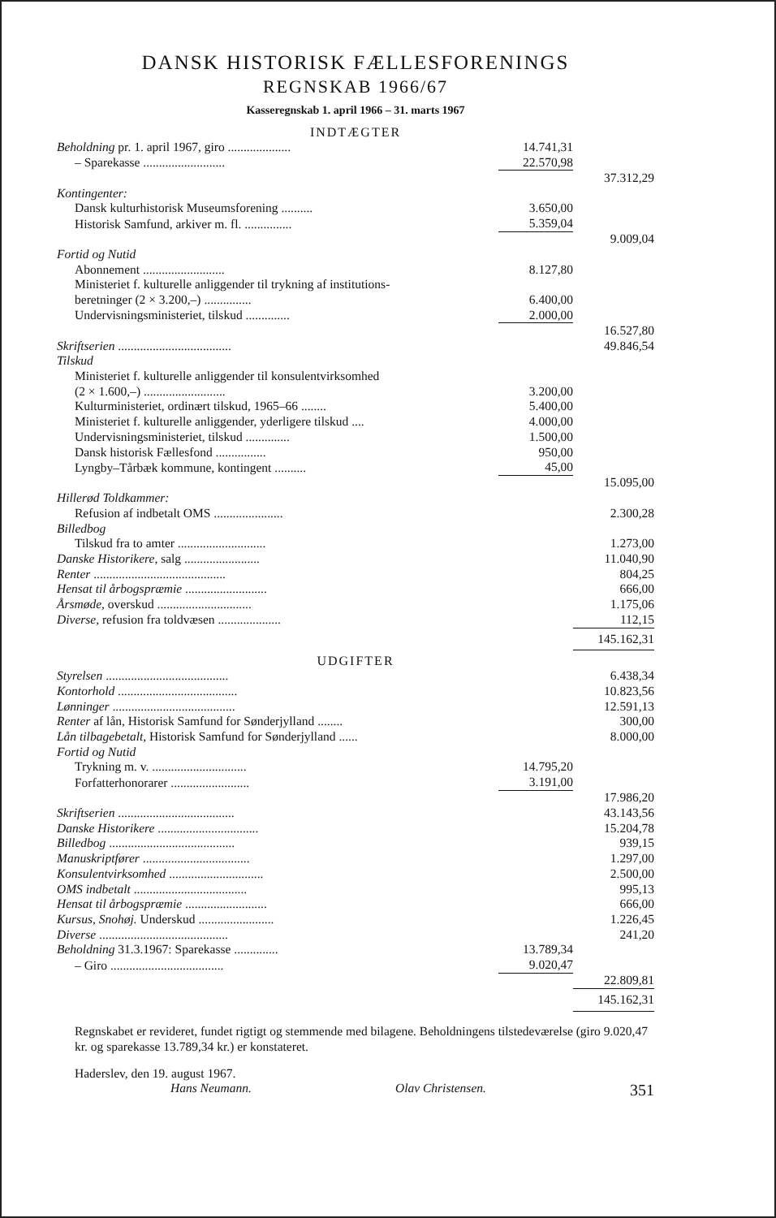DANSK HISTORISK FÆLLESFORENINGS
REGNSKAB 1966/67
Kasseregnskab 1. april 1966 – 31. marts 1967
INDTÆGTER
| Beholdning pr. 1. april 1967, giro .................... | 14.741,31 | |
| – Sparekasse .......................... | 22.570,98 | |
| | | 37.312,29 |
| Kontingenter: | | |
| Dansk kulturhistorisk Museumsforening .......... | 3.650,00 | |
| Historisk Samfund, arkiver m. fl. ............... | 5.359,04 | |
| | | 9.009,04 |
| Fortid og Nutid | | |
| Abonnement .......................... | 8.127,80 | |
| Ministeriet f. kulturelle anliggender til trykning af institutions- | | |
| beretninger (2 × 3.200,–) ............... | 6.400,00 | |
| Undervisningsministeriet, tilskud .............. | 2.000,00 | |
| | | 16.527,80 |
| Skriftserien .................................... | | 49.846,54 |
| Tilskud | | |
| Ministeriet f. kulturelle anliggender til konsulentvirksomhed | | |
| (2 × 1.600,–) .......................... | 3.200,00 | |
| Kulturministeriet, ordinært tilskud, 1965–66 ........ | 5.400,00 | |
| Ministeriet f. kulturelle anliggender, yderligere tilskud .... | 4.000,00 | |
| Undervisningsministeriet, tilskud .............. | 1.500,00 | |
| Dansk historisk Fællesfond ................ | 950,00 | |
| Lyngby–Tårbæk kommune, kontingent .......... | 45,00 | |
| | | 15.095,00 |
| Hillerød Toldkammer: | | |
| Refusion af indbetalt OMS ...................... | | 2.300,28 |
| Billedbog | | |
| Tilskud fra to amter ............................ | | 1.273,00 |
| Danske Historikere, salg ........................ | | 11.040,90 |
| Renter .......................................... | | 804,25 |
| Hensat til årbogspræmie .......................... | | 666,00 |
| Årsmøde, overskud .............................. | | 1.175,06 |
| Diverse, refusion fra toldvæsen .................... | | 112,15 |
| | | 145.162,31 |
UDGIFTER
| Styrelsen ....................................... | | 6.438,34 |
| Kontorhold ...................................... | | 10.823,56 |
| Lønninger ....................................... | | 12.591,13 |
| Renter af lån, Historisk Samfund for Sønderjylland ........ | | 300,00 |
| Lån tilbagebetalt, Historisk Samfund for Sønderjylland ...... | | 8.000,00 |
| Fortid og Nutid | | |
| Trykning m. v. .............................. | 14.795,20 | |
| Forfatterhonorarer ......................... | 3.191,00 | |
| | | 17.986,20 |
| Skriftserien ..................................... | | 43.143,56 |
| Danske Historikere ................................ | | 15.204,78 |
| Billedbog ........................................ | | 939,15 |
| Manuskriptfører .................................. | | 1.297,00 |
| Konsulentvirksomhed .............................. | | 2.500,00 |
| OMS indbetalt .................................... | | 995,13 |
| Hensat til årbogspræmie .......................... | | 666,00 |
| Kursus, Snohøj. Underskud ........................ | | 1.226,45 |
| Diverse ......................................... | | 241,20 |
| Beholdning 31.3.1967: Sparekasse .............. | 13.789,34 | |
| – Giro .................................... | 9.020,47 | |
| | | 22.809,81 |
| | | 145.162,31 |
Regnskabet er revideret, fundet rigtigt og stemmende med bilagene. Beholdningens tilstedeværelse (giro 9.020,47 kr. og sparekasse 13.789,34 kr.) er konstateret.
Haderslev, den 19. august 1967.
Hans Neumann. Olav Christensen. 351